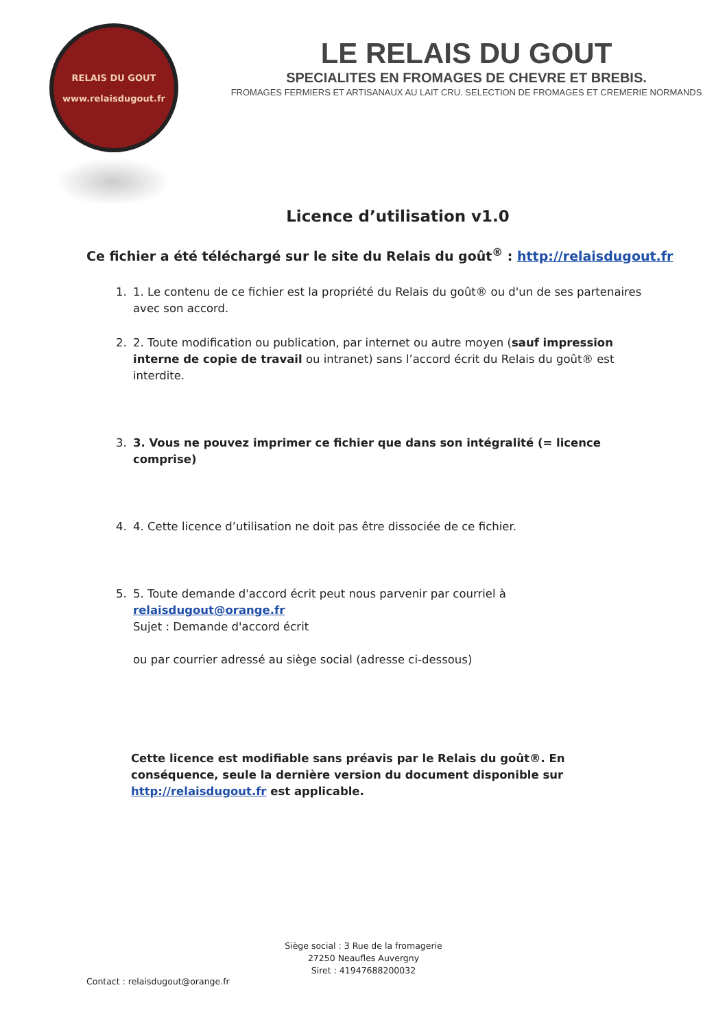RELAIS DU GOUT
www.relaisdugout.fr
LE RELAIS DU GOUT
SPECIALITES EN FROMAGES DE CHEVRE ET BREBIS.
FROMAGES FERMIERS ET ARTISANAUX AU LAIT CRU. SELECTION DE FROMAGES ET CREMERIE NORMANDS
Licence d’utilisation v1.0
Ce fichier a été téléchargé sur le site du Relais du goût<sup>®</sup> : http://relaisdugout.fr
1. 1. Le contenu de ce fichier est la propriété du Relais du goût® ou d'un de ses partenaires avec son accord.
2. 2. Toute modification ou publication, par internet ou autre moyen (sauf impression interne de copie de travail ou intranet) sans l’accord écrit du Relais du goût® est interdite.
3. 3. Vous ne pouvez imprimer ce fichier que dans son intégralité (= licence comprise)
4. 4. Cette licence d’utilisation ne doit pas être dissociée de ce fichier.
5. 5. Toute demande d'accord écrit peut nous parvenir par courriel à relaisdugout@orange.fr
Sujet : Demande d'accord écrit
ou par courrier adressé au siège social (adresse ci-dessous)
Cette licence est modifiable sans préavis par le Relais du goût®. En conséquence, seule la dernière version du document disponible sur http://relaisdugout.fr est applicable.
Siège social : 3 Rue de la fromagerie
27250 Neaufles Auvergny
Siret : 41947688200032
Contact : relaisdugout@orange.fr